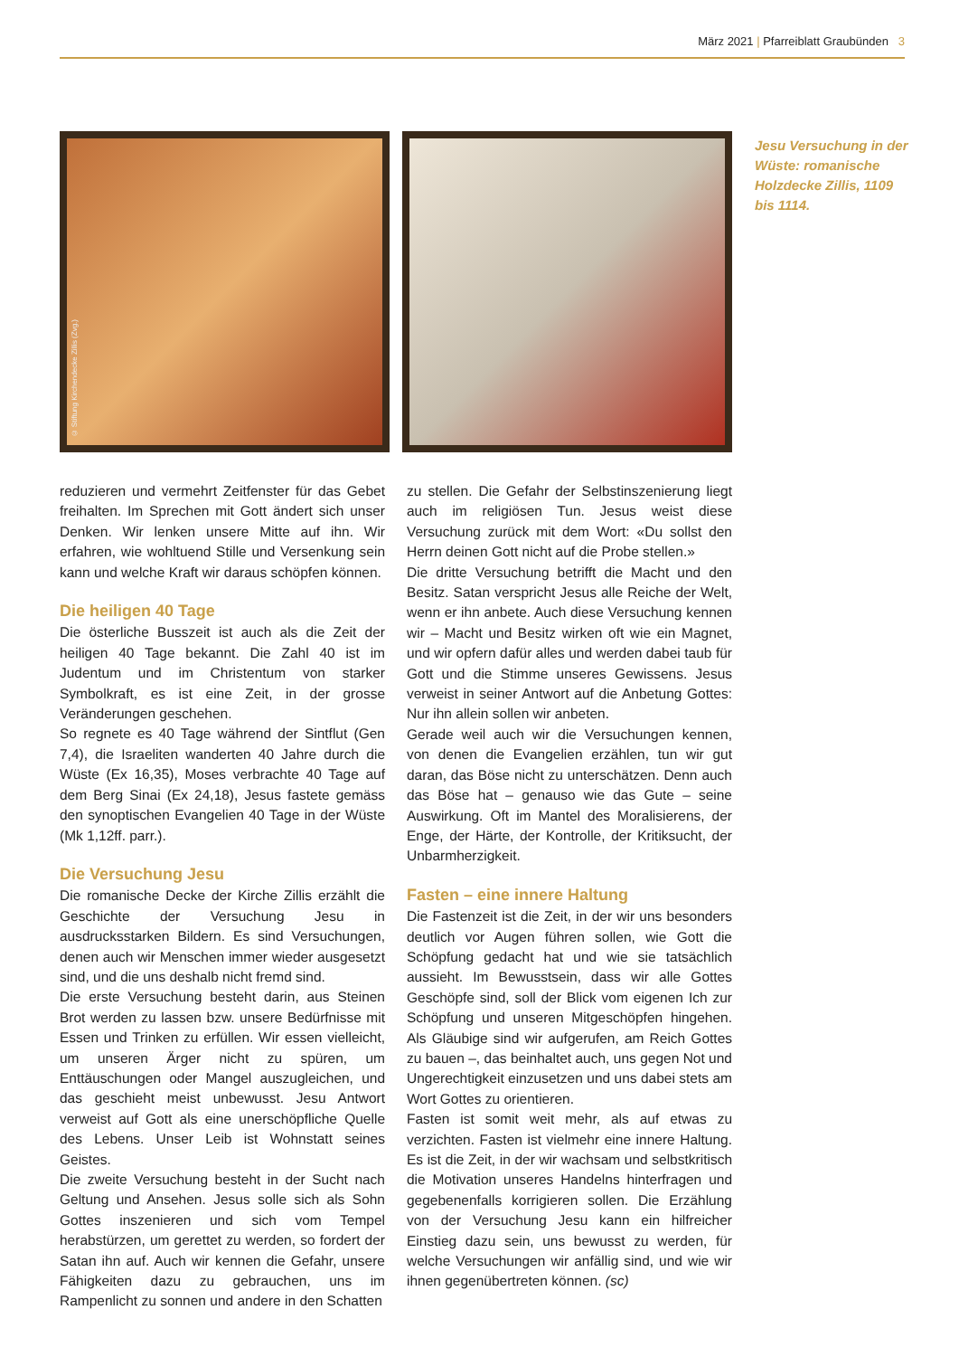März 2021 | Pfarreiblatt Graubünden 3
© Stiftung Kirchendecke Zillis (Zvg.)
Jesu Versuchung in der Wüste: romanische Holzdecke Zillis, 1109 bis 1114.
reduzieren und vermehrt Zeitfenster für das Gebet freihalten. Im Sprechen mit Gott ändert sich unser Denken. Wir lenken unsere Mitte auf ihn. Wir erfahren, wie wohltuend Stille und Versenkung sein kann und welche Kraft wir daraus schöpfen können.
Die heiligen 40 Tage
Die österliche Busszeit ist auch als die Zeit der heiligen 40 Tage bekannt. Die Zahl 40 ist im Judentum und im Christentum von starker Symbolkraft, es ist eine Zeit, in der grosse Veränderungen geschehen.
So regnete es 40 Tage während der Sintflut (Gen 7,4), die Israeliten wanderten 40 Jahre durch die Wüste (Ex 16,35), Moses verbrachte 40 Tage auf dem Berg Sinai (Ex 24,18), Jesus fastete gemäss den synoptischen Evangelien 40 Tage in der Wüste (Mk 1,12ff. parr.).
Die Versuchung Jesu
Die romanische Decke der Kirche Zillis erzählt die Geschichte der Versuchung Jesu in ausdrucksstarken Bildern. Es sind Versuchungen, denen auch wir Menschen immer wieder ausgesetzt sind, und die uns deshalb nicht fremd sind.
Die erste Versuchung besteht darin, aus Steinen Brot werden zu lassen bzw. unsere Bedürfnisse mit Essen und Trinken zu erfüllen. Wir essen vielleicht, um unseren Ärger nicht zu spüren, um Enttäuschungen oder Mangel auszugleichen, und das geschieht meist unbewusst. Jesu Antwort verweist auf Gott als eine unerschöpfliche Quelle des Lebens. Unser Leib ist Wohnstatt seines Geistes.
Die zweite Versuchung besteht in der Sucht nach Geltung und Ansehen. Jesus solle sich als Sohn Gottes inszenieren und sich vom Tempel herabstürzen, um gerettet zu werden, so fordert der Satan ihn auf. Auch wir kennen die Gefahr, unsere Fähigkeiten dazu zu gebrauchen, uns im Rampenlicht zu sonnen und andere in den Schatten
zu stellen. Die Gefahr der Selbstinszenierung liegt auch im religiösen Tun. Jesus weist diese Versuchung zurück mit dem Wort: «Du sollst den Herrn deinen Gott nicht auf die Probe stellen.»
Die dritte Versuchung betrifft die Macht und den Besitz. Satan verspricht Jesus alle Reiche der Welt, wenn er ihn anbete. Auch diese Versuchung kennen wir – Macht und Besitz wirken oft wie ein Magnet, und wir opfern dafür alles und werden dabei taub für Gott und die Stimme unseres Gewissens. Jesus verweist in seiner Antwort auf die Anbetung Gottes: Nur ihn allein sollen wir anbeten.
Gerade weil auch wir die Versuchungen kennen, von denen die Evangelien erzählen, tun wir gut daran, das Böse nicht zu unterschätzen. Denn auch das Böse hat – genauso wie das Gute – seine Auswirkung. Oft im Mantel des Moralisierens, der Enge, der Härte, der Kontrolle, der Kritiksucht, der Unbarmherzigkeit.
Fasten – eine innere Haltung
Die Fastenzeit ist die Zeit, in der wir uns besonders deutlich vor Augen führen sollen, wie Gott die Schöpfung gedacht hat und wie sie tatsächlich aussieht. Im Bewusstsein, dass wir alle Gottes Geschöpfe sind, soll der Blick vom eigenen Ich zur Schöpfung und unseren Mitgeschöpfen hingehen. Als Gläubige sind wir aufgerufen, am Reich Gottes zu bauen –, das beinhaltet auch, uns gegen Not und Ungerechtigkeit einzusetzen und uns dabei stets am Wort Gottes zu orientieren.
Fasten ist somit weit mehr, als auf etwas zu verzichten. Fasten ist vielmehr eine innere Haltung. Es ist die Zeit, in der wir wachsam und selbstkritisch die Motivation unseres Handelns hinterfragen und gegebenenfalls korrigieren sollen. Die Erzählung von der Versuchung Jesu kann ein hilfreicher Einstieg dazu sein, uns bewusst zu werden, für welche Versuchungen wir anfällig sind, und wie wir ihnen gegenübertreten können. (sc)